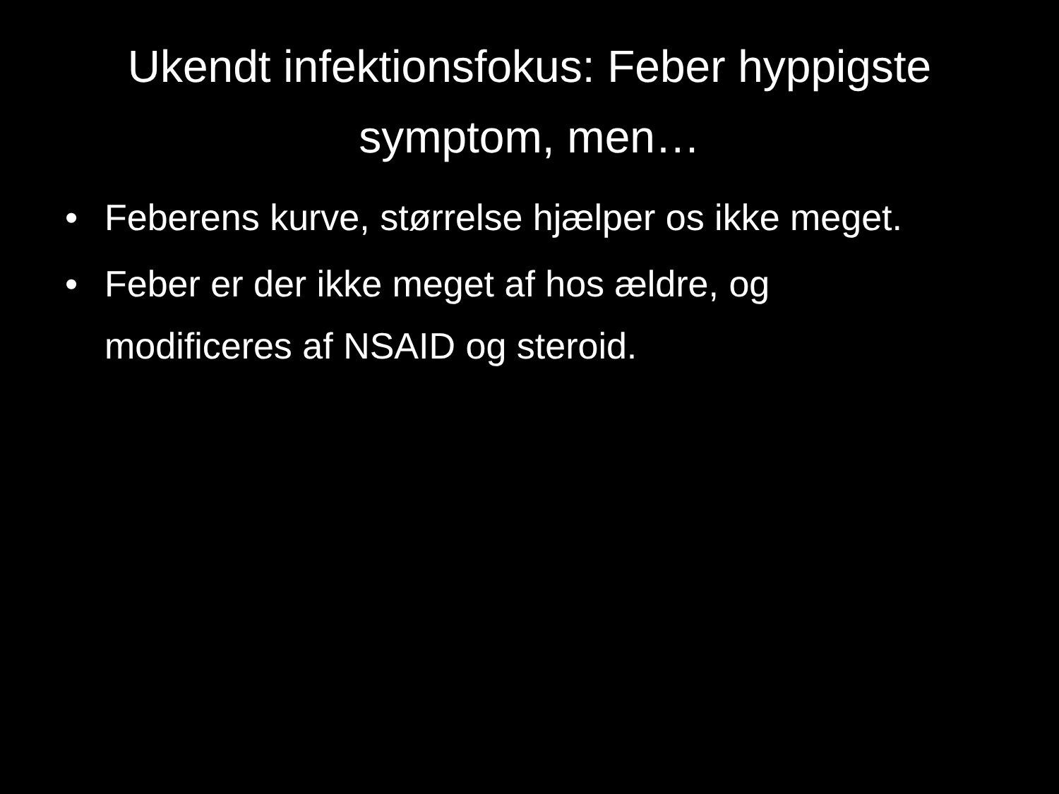Ukendt infektionsfokus: Feber hyppigste symptom, men…
• Feberens kurve, størrelse hjælper os ikke meget.
• Feber er der ikke meget af hos ældre, og modificeres af NSAID og steroid.